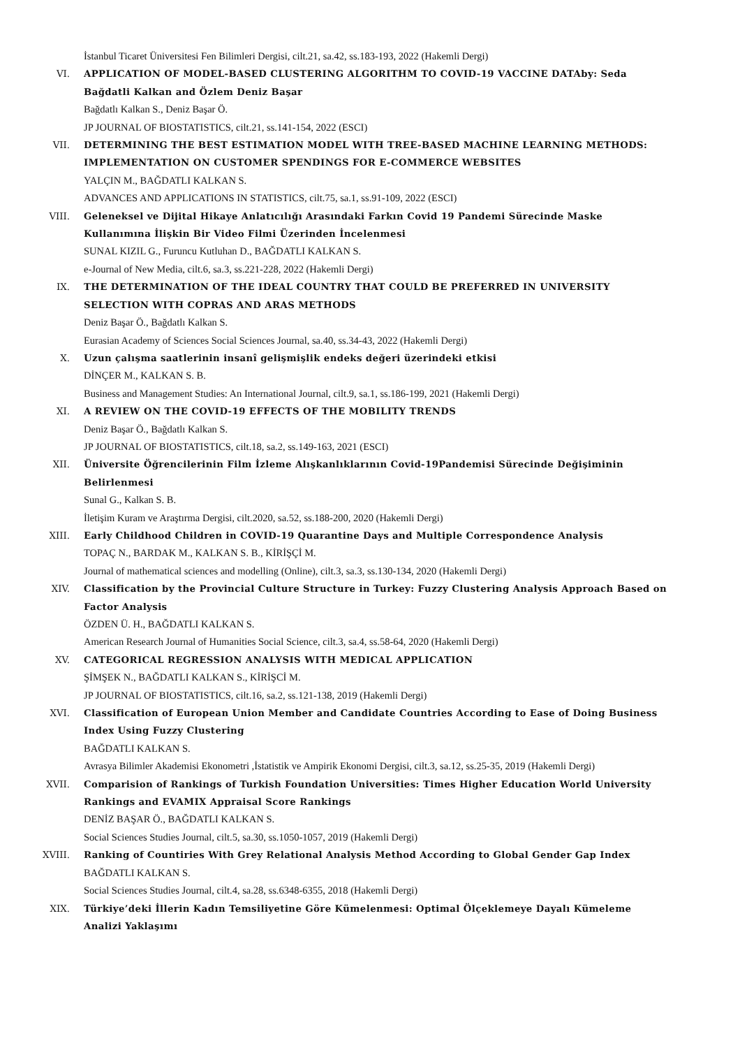İstanbul Ticaret Üniversitesi Fen Bilimleri Dergisi, cilt.21, sa.42, ss.183-193, 2022 (Hakemli Dergi)
VI. APPLICATION OF MODEL-BASED CLUSTERING ALGORITHM TO COVID-19 VACCINE DATAby: Seda Bağdatli Kalkan and Özlem Deniz Başar
Bağdatlı Kalkan S., Deniz Başar Ö.
JP JOURNAL OF BIOSTATISTICS, cilt.21, ss.141-154, 2022 (ESCI)
VII. DETERMINING THE BEST ESTIMATION MODEL WITH TREE-BASED MACHINE LEARNING METHODS: IMPLEMENTATION ON CUSTOMER SPENDINGS FOR E-COMMERCE WEBSITES
YALÇIN M., BAĞDATLI KALKAN S.
ADVANCES AND APPLICATIONS IN STATISTICS, cilt.75, sa.1, ss.91-109, 2022 (ESCI)
VIII. Geleneksel ve Dijital Hikaye Anlatıcılığı Arasındaki Farkın Covid 19 Pandemi Sürecinde Maske Kullanımına İlişkin Bir Video Filmi Üzerinden İncelenmesi
SUNAL KIZIL G., Furuncu Kutluhan D., BAĞDATLI KALKAN S.
e-Journal of New Media, cilt.6, sa.3, ss.221-228, 2022 (Hakemli Dergi)
IX. THE DETERMINATION OF THE IDEAL COUNTRY THAT COULD BE PREFERRED IN UNIVERSITY SELECTION WITH COPRAS AND ARAS METHODS
Deniz Başar Ö., Bağdatlı Kalkan S.
Eurasian Academy of Sciences Social Sciences Journal, sa.40, ss.34-43, 2022 (Hakemli Dergi)
X. Uzun çalışma saatlerinin insanî gelişmişlik endeks değeri üzerindeki etkisi
DİNÇER M., KALKAN S. B.
Business and Management Studies: An International Journal, cilt.9, sa.1, ss.186-199, 2021 (Hakemli Dergi)
XI. A REVIEW ON THE COVID-19 EFFECTS OF THE MOBILITY TRENDS
Deniz Başar Ö., Bağdatlı Kalkan S.
JP JOURNAL OF BIOSTATISTICS, cilt.18, sa.2, ss.149-163, 2021 (ESCI)
XII. Üniversite Öğrencilerinin Film İzleme Alışkanlıklarının Covid-19Pandemisi Sürecinde Değişiminin Belirlenmesi
Sunal G., Kalkan S. B.
İletişim Kuram ve Araştırma Dergisi, cilt.2020, sa.52, ss.188-200, 2020 (Hakemli Dergi)
XIII. Early Childhood Children in COVID-19 Quarantine Days and Multiple Correspondence Analysis
TOPAÇ N., BARDAK M., KALKAN S. B., KİRİŞÇİ M.
Journal of mathematical sciences and modelling (Online), cilt.3, sa.3, ss.130-134, 2020 (Hakemli Dergi)
XIV. Classification by the Provincial Culture Structure in Turkey: Fuzzy Clustering Analysis Approach Based on Factor Analysis
ÖZDEN Ü. H., BAĞDATLI KALKAN S.
American Research Journal of Humanities Social Science, cilt.3, sa.4, ss.58-64, 2020 (Hakemli Dergi)
XV. CATEGORICAL REGRESSION ANALYSIS WITH MEDICAL APPLICATION
ŞİMŞEK N., BAĞDATLI KALKAN S., KİRİŞCİ M.
JP JOURNAL OF BIOSTATISTICS, cilt.16, sa.2, ss.121-138, 2019 (Hakemli Dergi)
XVI. Classification of European Union Member and Candidate Countries According to Ease of Doing Business Index Using Fuzzy Clustering
BAĞDATLI KALKAN S.
Avrasya Bilimler Akademisi Ekonometri ,İstatistik ve Ampirik Ekonomi Dergisi, cilt.3, sa.12, ss.25-35, 2019 (Hakemli Dergi)
XVII. Comparision of Rankings of Turkish Foundation Universities: Times Higher Education World University Rankings and EVAMIX Appraisal Score Rankings
DENİZ BAŞAR Ö., BAĞDATLI KALKAN S.
Social Sciences Studies Journal, cilt.5, sa.30, ss.1050-1057, 2019 (Hakemli Dergi)
XVIII. Ranking of Countiries With Grey Relational Analysis Method According to Global Gender Gap Index
BAĞDATLI KALKAN S.
Social Sciences Studies Journal, cilt.4, sa.28, ss.6348-6355, 2018 (Hakemli Dergi)
XIX. Türkiye’deki İllerin Kadın Temsiliyetine Göre Kümelenmesi: Optimal Ölçeklemeye Dayalı Kümeleme Analizi Yaklaşımı